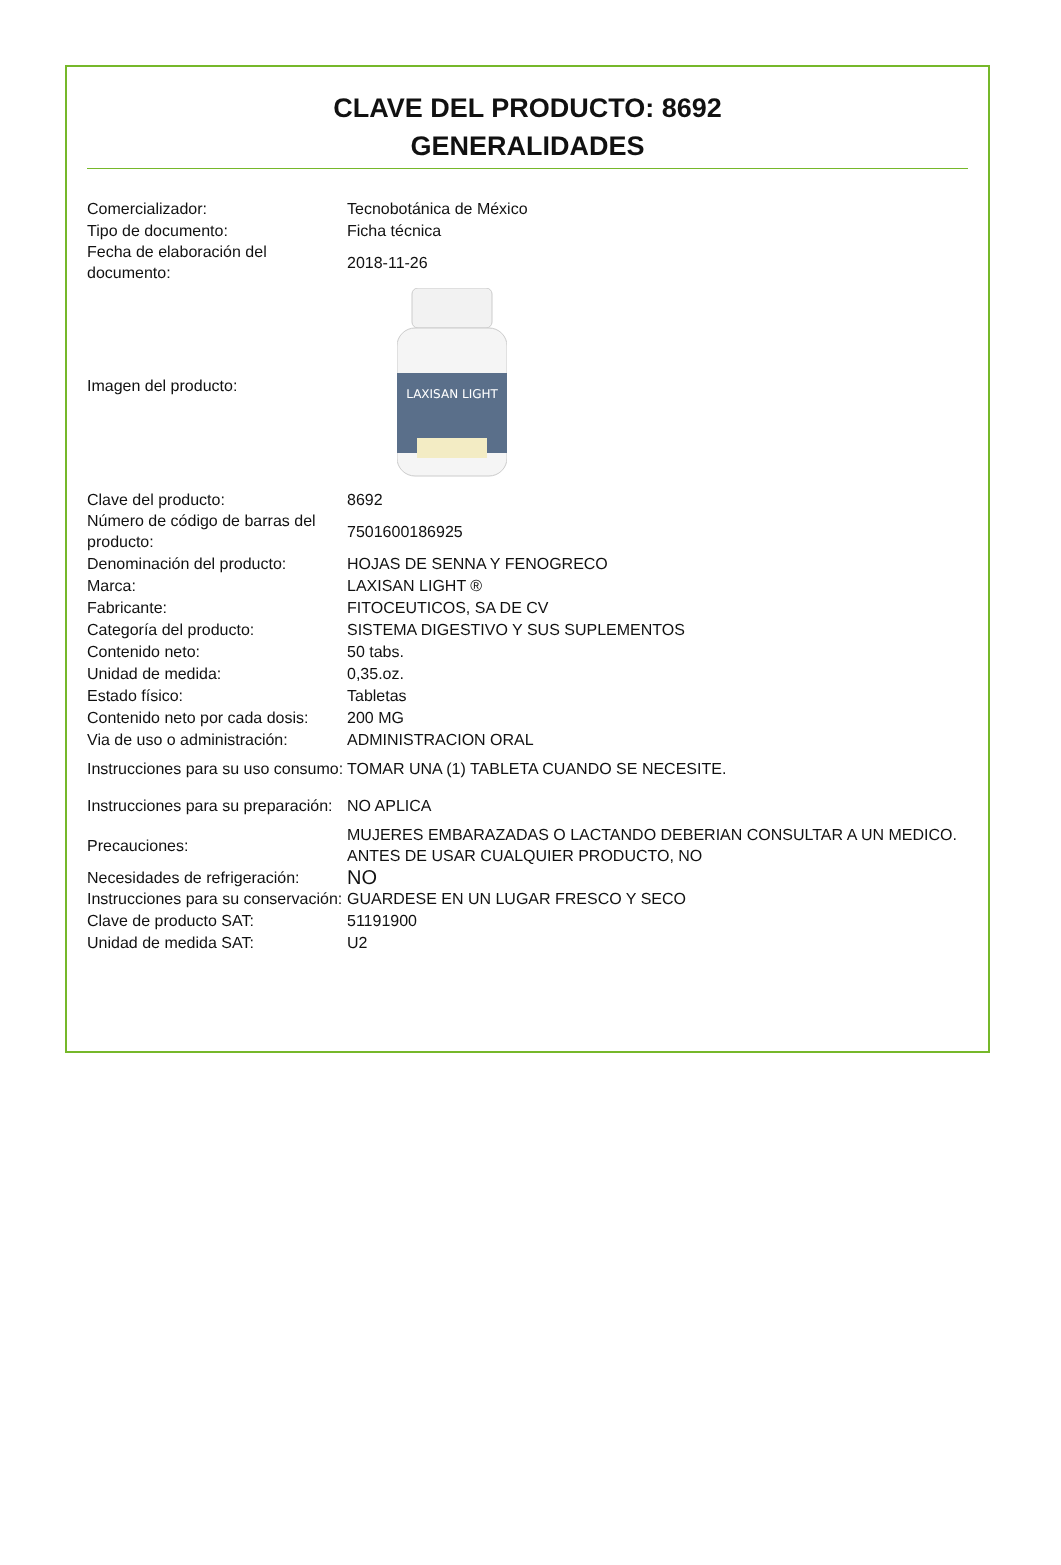CLAVE DEL PRODUCTO: 8692
GENERALIDADES
| Comercializador: | Tecnobotánica de México |
| Tipo de documento: | Ficha técnica |
| Fecha de elaboración del documento: | 2018-11-26 |
| Imagen del producto: | LAXISAN LIGHT |
| Clave del producto: | 8692 |
| Número de código de barras del producto: | 7501600186925 |
| Denominación del producto: | HOJAS DE SENNA Y FENOGRECO |
| Marca: | LAXISAN LIGHT ® |
| Fabricante: | FITOCEUTICOS, SA DE CV |
| Categoría del producto: | SISTEMA DIGESTIVO Y SUS SUPLEMENTOS |
| Contenido neto: | 50 tabs. |
| Unidad de medida: | 0,35.oz. |
| Estado físico: | Tabletas |
| Contenido neto por cada dosis: | 200 MG |
| Via de uso o administración: | ADMINISTRACION ORAL |
| Instrucciones para su uso consumo: | TOMAR UNA (1) TABLETA CUANDO SE NECESITE. |
| Instrucciones para su preparación: | NO APLICA |
| Precauciones: | MUJERES EMBARAZADAS O LACTANDO DEBERIAN CONSULTAR A UN MEDICO. ANTES DE USAR CUALQUIER PRODUCTO, NO |
| Necesidades de refrigeración: | NO |
| Instrucciones para su conservación: | GUARDESE EN UN LUGAR FRESCO Y SECO |
| Clave de producto SAT: | 51191900 |
| Unidad de medida SAT: | U2 |